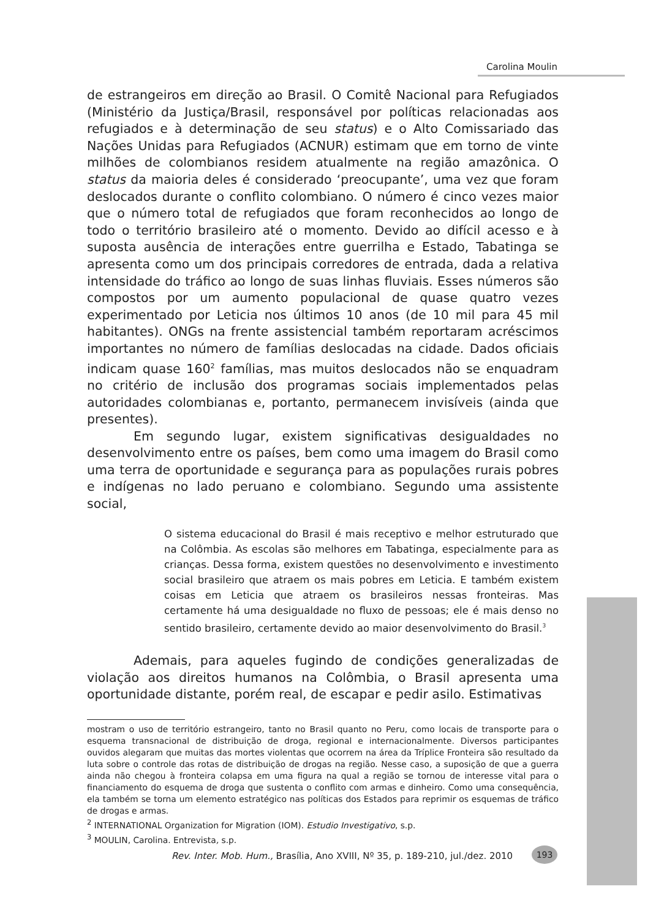Carolina Moulin
de estrangeiros em direção ao Brasil. O Comitê Nacional para Refugiados (Ministério da Justiça/Brasil, responsável por políticas relacionadas aos refugiados e à determinação de seu status) e o Alto Comissariado das Nações Unidas para Refugiados (ACNUR) estimam que em torno de vinte milhões de colombianos residem atualmente na região amazônica. O status da maioria deles é considerado ‘preocupante’, uma vez que foram deslocados durante o conflito colombiano. O número é cinco vezes maior que o número total de refugiados que foram reconhecidos ao longo de todo o território brasileiro até o momento. Devido ao difícil acesso e à suposta ausência de interações entre guerrilha e Estado, Tabatinga se apresenta como um dos principais corredores de entrada, dada a relativa intensidade do tráfico ao longo de suas linhas fluviais. Esses números são compostos por um aumento populacional de quase quatro vezes experimentado por Leticia nos últimos 10 anos (de 10 mil para 45 mil habitantes). ONGs na frente assistencial também reportaram acréscimos importantes no número de famílias deslocadas na cidade. Dados oficiais indicam quase 160<sup>2</sup> famílias, mas muitos deslocados não se enquadram no critério de inclusão dos programas sociais implementados pelas autoridades colombianas e, portanto, permanecem invisíveis (ainda que presentes).
Em segundo lugar, existem significativas desigualdades no desenvolvimento entre os países, bem como uma imagem do Brasil como uma terra de oportunidade e segurança para as populações rurais pobres e indígenas no lado peruano e colombiano. Segundo uma assistente social,
O sistema educacional do Brasil é mais receptivo e melhor estruturado que na Colômbia. As escolas são melhores em Tabatinga, especialmente para as crianças. Dessa forma, existem questões no desenvolvimento e investimento social brasileiro que atraem os mais pobres em Leticia. E também existem coisas em Leticia que atraem os brasileiros nessas fronteiras. Mas certamente há uma desigualdade no fluxo de pessoas; ele é mais denso no sentido brasileiro, certamente devido ao maior desenvolvimento do Brasil.<sup>3</sup>
Ademais, para aqueles fugindo de condições generalizadas de violação aos direitos humanos na Colômbia, o Brasil apresenta uma oportunidade distante, porém real, de escapar e pedir asilo. Estimativas
mostram o uso de território estrangeiro, tanto no Brasil quanto no Peru, como locais de transporte para o esquema transnacional de distribuição de droga, regional e internacionalmente. Diversos participantes ouvidos alegaram que muitas das mortes violentas que ocorrem na área da Tríplice Fronteira são resultado da luta sobre o controle das rotas de distribuição de drogas na região. Nesse caso, a suposição de que a guerra ainda não chegou à fronteira colapsa em uma figura na qual a região se tornou de interesse vital para o financiamento do esquema de droga que sustenta o conflito com armas e dinheiro. Como uma consequência, ela também se torna um elemento estratégico nas políticas dos Estados para reprimir os esquemas de tráfico de drogas e armas.
<sup>2</sup> INTERNATIONAL Organization for Migration (IOM). Estudio Investigativo, s.p.
<sup>3</sup> MOULIN, Carolina. Entrevista, s.p.
Rev. Inter. Mob. Hum., Brasília, Ano XVIII, Nº 35, p. 189-210, jul./dez. 2010
193